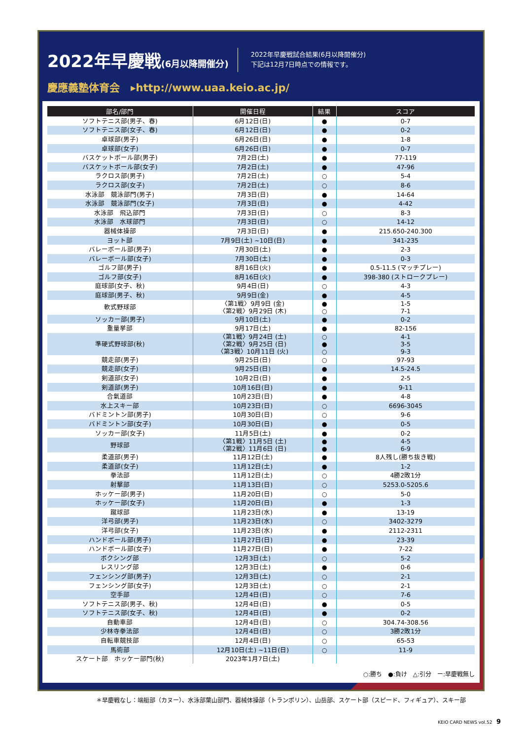2022年早慶戦(6月以降開催分)
2022年早慶戦試合結果(6月以降開催分)
下記は12月7日時点での情報です。
慶應義塾体育会 ▸http://www.uaa.keio.ac.jp/
| 部名/部門 | 開催日程 | 結果 | スコア |
| --- | --- | --- | --- |
| ソフトテニス部(男子、春) | 6月12日(日) | ● | 0-7 |
| ソフトテニス部(女子、春) | 6月12日(日) | ● | 0-2 |
| 卓球部(男子) | 6月26日(日) | ● | 1-8 |
| 卓球部(女子) | 6月26日(日) | ● | 0-7 |
| バスケットボール部(男子) | 7月2日(土) | ● | 77-119 |
| バスケットボール部(女子) | 7月2日(土) | ● | 47-96 |
| ラクロス部(男子) | 7月2日(土) | ○ | 5-4 |
| ラクロス部(女子) | 7月2日(土) | ○ | 8-6 |
| 水泳部 競泳部門(男子) | 7月3日(日) | ● | 14-64 |
| 水泳部 競泳部門(女子) | 7月3日(日) | ● | 4-42 |
| 水泳部 飛込部門 | 7月3日(日) | ○ | 8-3 |
| 水泳部 水球部門 | 7月3日(日) | ○ | 14-12 |
| 器械体操部 | 7月3日(日) | ● | 215.650-240.300 |
| ヨット部 | 7月9日(土) ~10日(日) | ● | 341-235 |
| バレーボール部(男子) | 7月30日(土) | ● | 2-3 |
| バレーボール部(女子) | 7月30日(土) | ● | 0-3 |
| ゴルフ部(男子) | 8月16日(火) | ● | 0.5-11.5 (マッチプレー) |
| ゴルフ部(女子) | 8月16日(火) | ● | 398-380 (ストロークプレー) |
| 庭球部(女子、秋) | 9月4日(日) | ○ | 4-3 |
| 庭球部(男子、秋) | 9月9日(金) | ● | 4-5 |
| 軟式野球部 | 〈第1戦〉9月9日 (金) 〈第2戦〉9月29日 (木) | ● ○ | 1-5 7-1 |
| ソッカー部(男子) | 9月10日(土) | ● | 0-2 |
| 重量挙部 | 9月17日(土) | ● | 82-156 |
| 準硬式野球部(秋) | 〈第1戦〉9月24日 (土) 〈第2戦〉9月25日 (日) 〈第3戦〉10月11日 (火) | ○ ● ○ | 4-1 3-5 9-3 |
| 競走部(男子) | 9月25日(日) | ○ | 97-93 |
| 競走部(女子) | 9月25日(日) | ● | 14.5-24.5 |
| 剣道部(女子) | 10月2日(日) | ● | 2-5 |
| 剣道部(男子) | 10月16日(日) | ● | 9-11 |
| 合氣道部 | 10月23日(日) | ● | 4-8 |
| 水上スキー部 | 10月23日(日) | ○ | 6696-3045 |
| バドミントン部(男子) | 10月30日(日) | ○ | 9-6 |
| バドミントン部(女子) | 10月30日(日) | ● | 0-5 |
| ソッカー部(女子) | 11月5日(土) | ● | 0-2 |
| 野球部 | 〈第1戦〉11月5日 (土) 〈第2戦〉11月6日 (日) | ● ● | 4-5 6-9 |
| 柔道部(男子) | 11月12日(土) | ● | 8人残し(勝ち抜き戦) |
| 柔道部(女子) | 11月12日(土) | ● | 1-2 |
| 拳法部 | 11月12日(土) | ○ | 4勝2敗1分 |
| 射撃部 | 11月13日(日) | ○ | 5253.0-5205.6 |
| ホッケー部(男子) | 11月20日(日) | ○ | 5-0 |
| ホッケー部(女子) | 11月20日(日) | ● | 1-3 |
| 蹴球部 | 11月23日(水) | ● | 13-19 |
| 洋弓部(男子) | 11月23日(水) | ○ | 3402-3279 |
| 洋弓部(女子) | 11月23日(水) | ● | 2112-2311 |
| ハンドボール部(男子) | 11月27日(日) | ● | 23-39 |
| ハンドボール部(女子) | 11月27日(日) | ● | 7-22 |
| ボクシング部 | 12月3日(土) | ○ | 5-2 |
| レスリング部 | 12月3日(土) | ● | 0-6 |
| フェンシング部(男子) | 12月3日(土) | ○ | 2-1 |
| フェンシング部(女子) | 12月3日(土) | ○ | 2-1 |
| 空手部 | 12月4日(日) | ○ | 7-6 |
| ソフトテニス部(男子、秋) | 12月4日(日) | ● | 0-5 |
| ソフトテニス部(女子、秋) | 12月4日(日) | ● | 0-2 |
| 自動車部 | 12月4日(日) | ○ | 304.74-308.56 |
| 少林寺拳法部 | 12月4日(日) | ○ | 3勝2敗1分 |
| 自転車競技部 | 12月4日(日) | ○ | 65-53 |
| 馬術部 | 12月10日(土) ~11日(日) | ○ | 11-9 |
| スケート部 ホッケー部門(秋) | 2023年1月7日(土) | | |
○:勝ち　●:負け　△:引分　ー:早慶戦無し
＊早慶戦なし：端艇部（カヌー）、水泳部葉山部門、器械体操部（トランポリン）、山岳部、スケート部（スピード、フィギュア）、スキー部
KEIO CARD NEWS vol.52 9